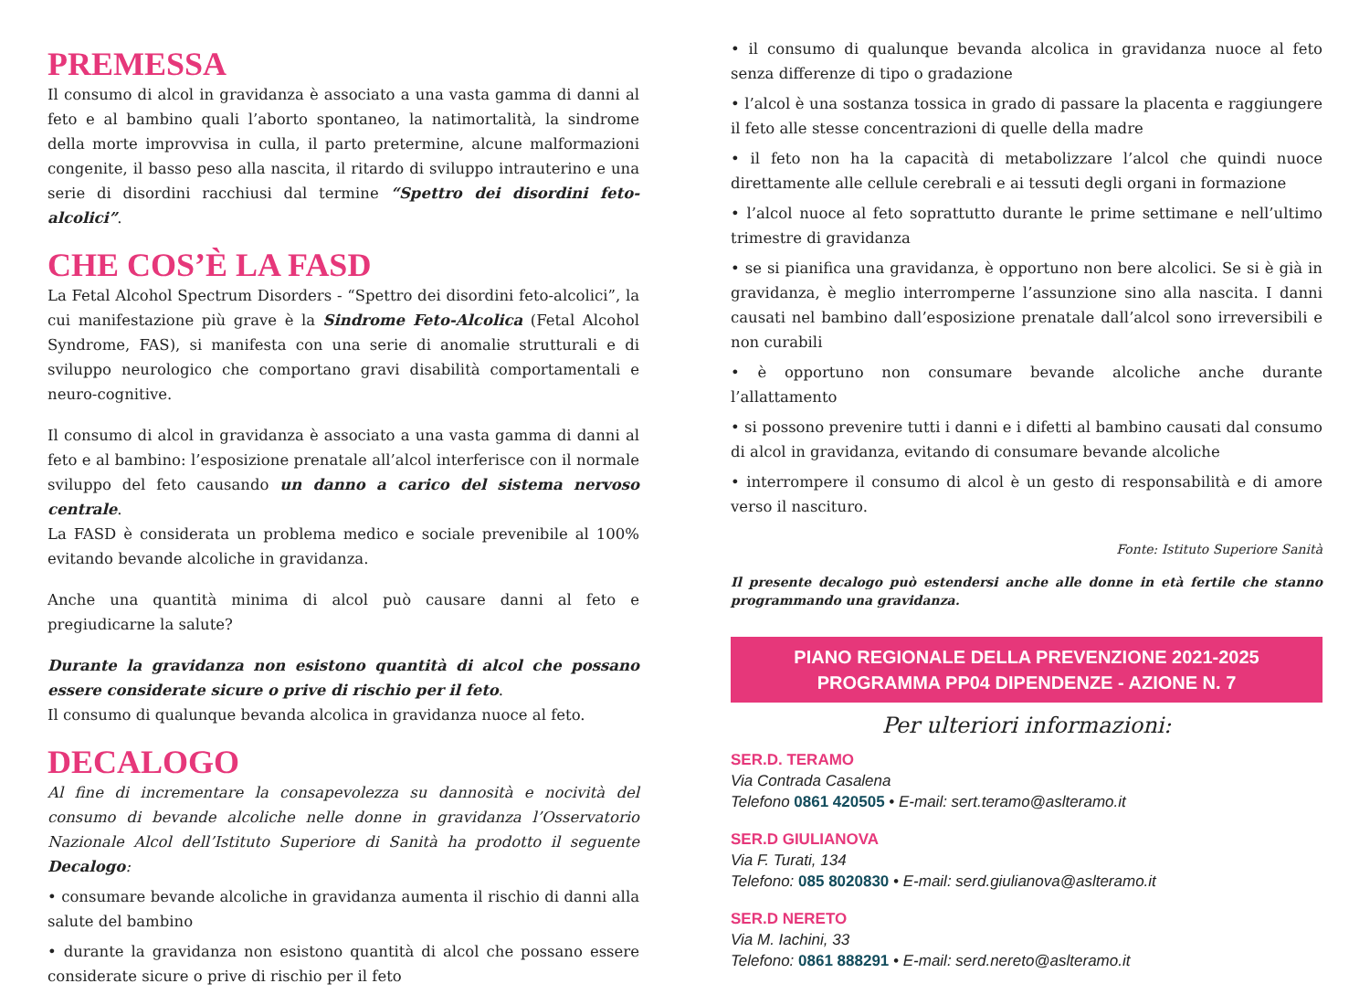PREMESSA
Il consumo di alcol in gravidanza è associato a una vasta gamma di danni al feto e al bambino quali l’aborto spontaneo, la natimortalità, la sindrome della morte improvvisa in culla, il parto pretermine, alcune malformazioni congenite, il basso peso alla nascita, il ritardo di sviluppo intrauterino e una serie di disordini racchiusi dal termine “Spettro dei disordini feto-alcolici”.
CHE COS’È LA FASD
La Fetal Alcohol Spectrum Disorders - “Spettro dei disordini feto-alcolici”, la cui manifestazione più grave è la Sindrome Feto-Alcolica (Fetal Alcohol Syndrome, FAS), si manifesta con una serie di anomalie strutturali e di sviluppo neurologico che comportano gravi disabilità comportamentali e neuro-cognitive.
Il consumo di alcol in gravidanza è associato a una vasta gamma di danni al feto e al bambino: l’esposizione prenatale all’alcol interferisce con il normale sviluppo del feto causando un danno a carico del sistema nervoso centrale.
La FASD è considerata un problema medico e sociale prevenibile al 100% evitando bevande alcoliche in gravidanza.
Anche una quantità minima di alcol può causare danni al feto e pregiudicarne la salute?
Durante la gravidanza non esistono quantità di alcol che possano essere considerate sicure o prive di rischio per il feto.
Il consumo di qualunque bevanda alcolica in gravidanza nuoce al feto.
DECALOGO
Al fine di incrementare la consapevolezza su dannosità e nocività del consumo di bevande alcoliche nelle donne in gravidanza l’Osservatorio Nazionale Alcol dell’Istituto Superiore di Sanità ha prodotto il seguente Decalogo:
• consumare bevande alcoliche in gravidanza aumenta il rischio di danni alla salute del bambino
• durante la gravidanza non esistono quantità di alcol che possano essere considerate sicure o prive di rischio per il feto
• il consumo di qualunque bevanda alcolica in gravidanza nuoce al feto senza differenze di tipo o gradazione
• l’alcol è una sostanza tossica in grado di passare la placenta e raggiungere il feto alle stesse concentrazioni di quelle della madre
• il feto non ha la capacità di metabolizzare l’alcol che quindi nuoce direttamente alle cellule cerebrali e ai tessuti degli organi in formazione
• l’alcol nuoce al feto soprattutto durante le prime settimane e nell’ultimo trimestre di gravidanza
• se si pianifica una gravidanza, è opportuno non bere alcolici. Se si è già in gravidanza, è meglio interromperne l’assunzione sino alla nascita. I danni causati nel bambino dall’esposizione prenatale dall’alcol sono irreversibili e non curabili
• è opportuno non consumare bevande alcoliche anche durante l’allattamento
• si possono prevenire tutti i danni e i difetti al bambino causati dal consumo di alcol in gravidanza, evitando di consumare bevande alcoliche
• interrompere il consumo di alcol è un gesto di responsabilità e di amore verso il nascituro.
Fonte: Istituto Superiore Sanità
Il presente decalogo può estendersi anche alle donne in età fertile che stanno programmando una gravidanza.
PIANO REGIONALE DELLA PREVENZIONE 2021-2025
PROGRAMMA PP04 DIPENDENZE - AZIONE N. 7
Per ulteriori informazioni:
SER.D. TERAMO
Via Contrada Casalena
Telefono 0861 420505 • E-mail: sert.teramo@aslteramo.it
SER.D GIULIANOVA
Via F. Turati, 134
Telefono: 085 8020830 • E-mail: serd.giulianova@aslteramo.it
SER.D NERETO
Via M. Iachini, 33
Telefono: 0861 888291 • E-mail: serd.nereto@aslteramo.it